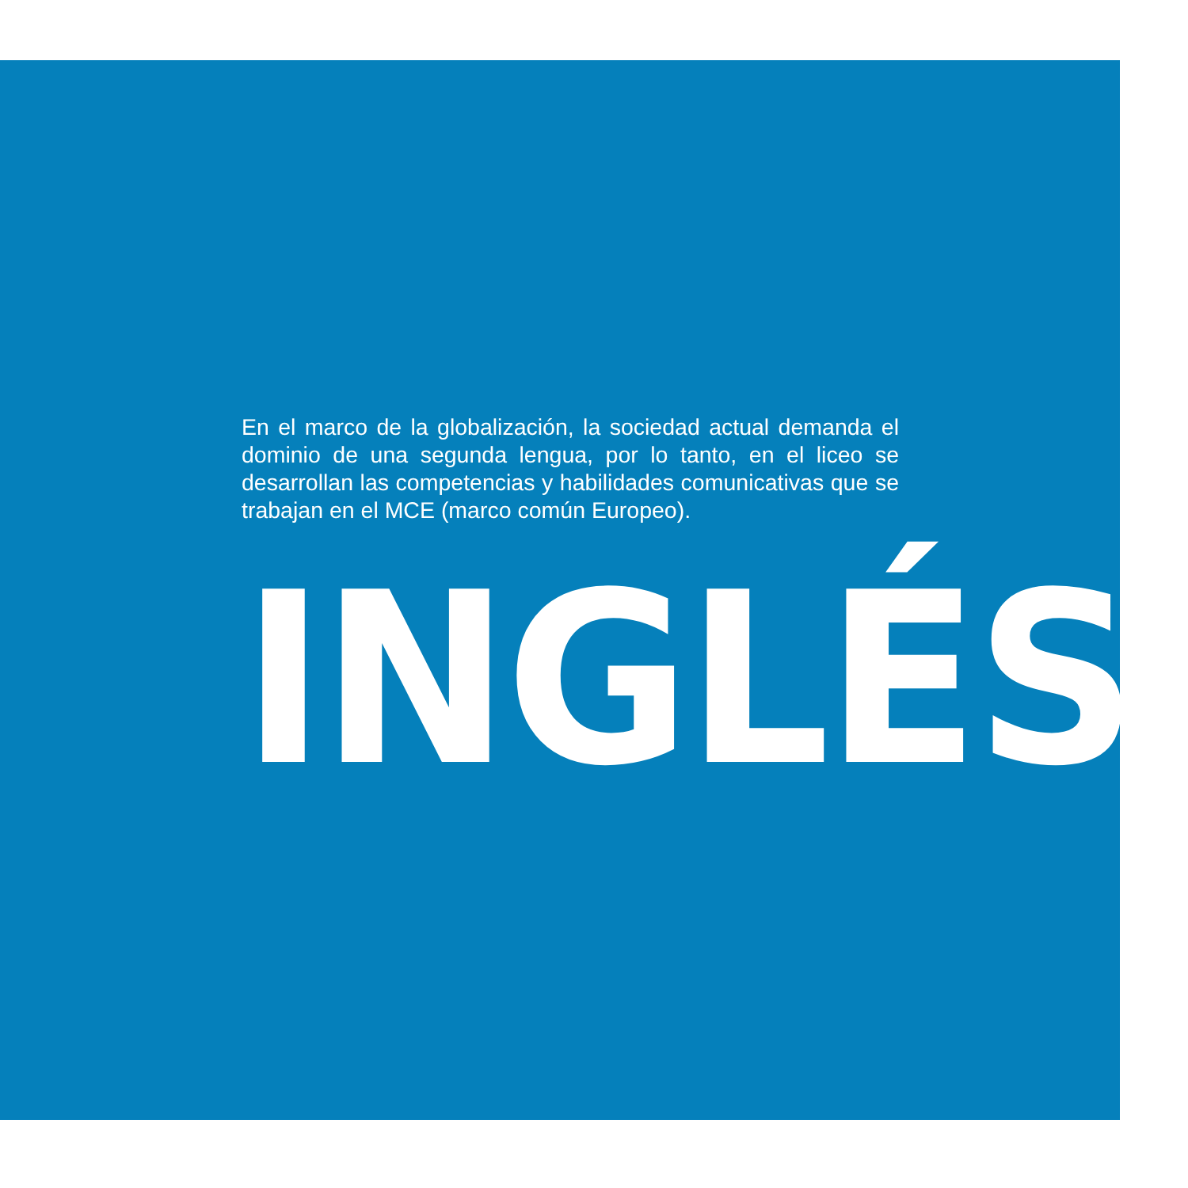En el marco de la globalización, la sociedad actual demanda el dominio de una segunda lengua, por lo tanto, en el liceo se desarrollan las competencias y habilidades comunicativas que se trabajan en el MCE (marco común Europeo).
INGLÉS